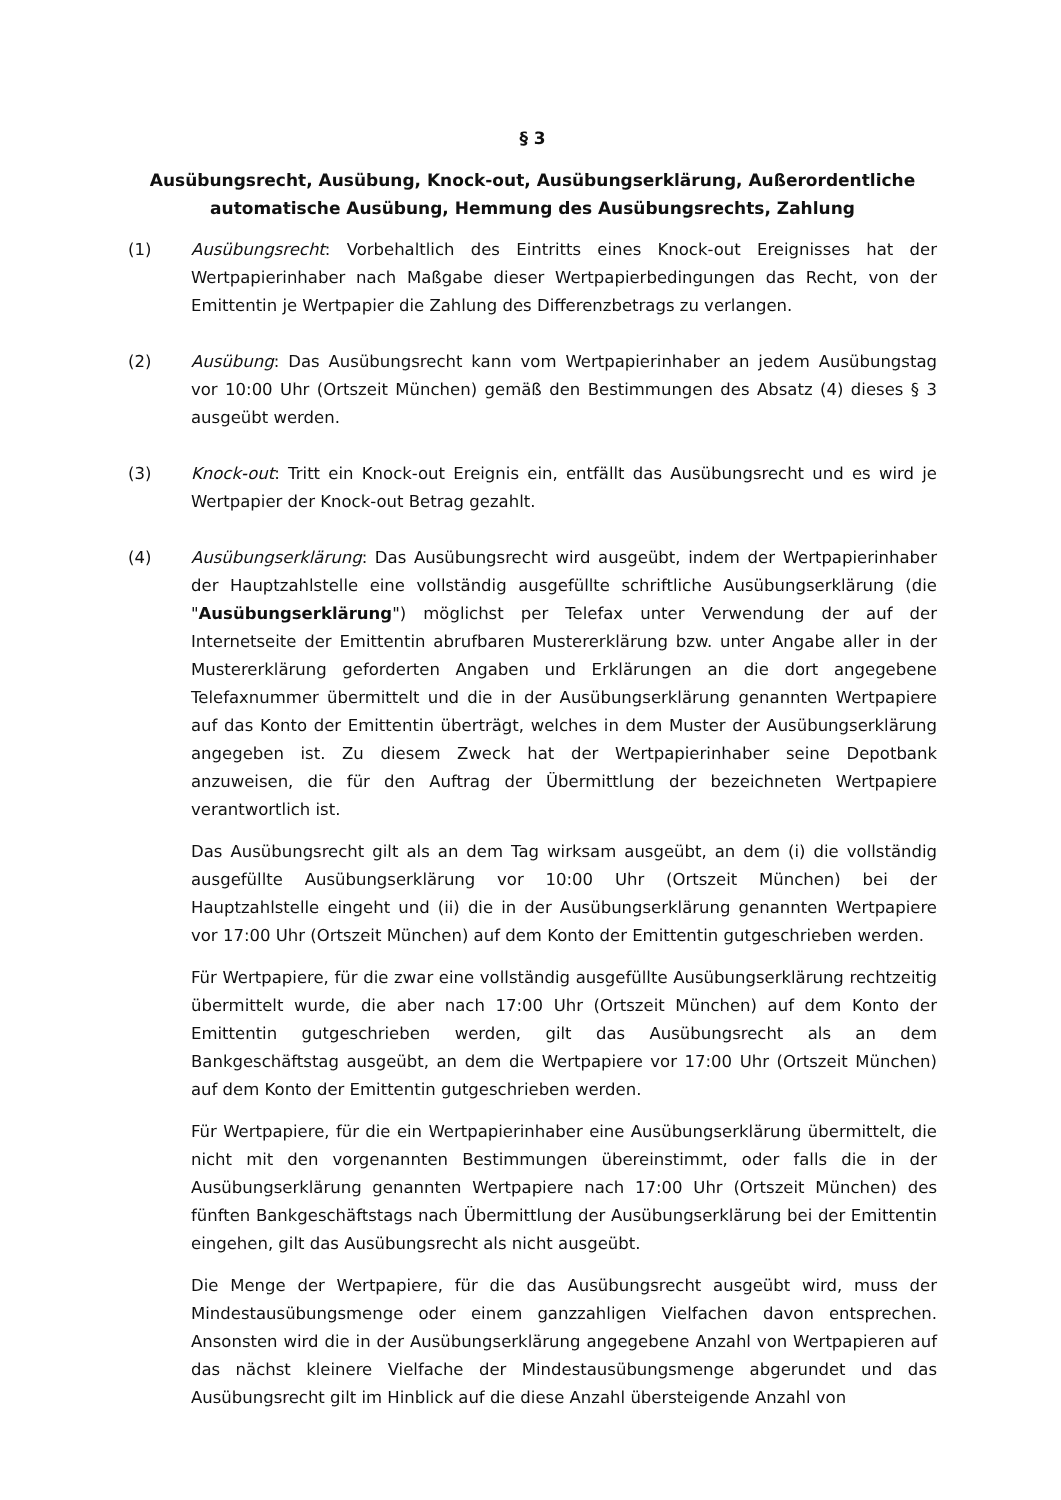§ 3
Ausübungsrecht, Ausübung, Knock-out, Ausübungserklärung, Außerordentliche automatische Ausübung, Hemmung des Ausübungsrechts, Zahlung
(1) Ausübungsrecht: Vorbehaltlich des Eintritts eines Knock-out Ereignisses hat der Wertpapierinhaber nach Maßgabe dieser Wertpapierbedingungen das Recht, von der Emittentin je Wertpapier die Zahlung des Differenzbetrags zu verlangen.
(2) Ausübung: Das Ausübungsrecht kann vom Wertpapierinhaber an jedem Ausübungstag vor 10:00 Uhr (Ortszeit München) gemäß den Bestimmungen des Absatz (4) dieses § 3 ausgeübt werden.
(3) Knock-out: Tritt ein Knock-out Ereignis ein, entfällt das Ausübungsrecht und es wird je Wertpapier der Knock-out Betrag gezahlt.
(4) Ausübungserklärung: Das Ausübungsrecht wird ausgeübt, indem der Wertpapierinhaber der Hauptzahlstelle eine vollständig ausgefüllte schriftliche Ausübungserklärung (die "Ausübungserklärung") möglichst per Telefax unter Verwendung der auf der Internetseite der Emittentin abrufbaren Mustererklärung bzw. unter Angabe aller in der Mustererklärung geforderten Angaben und Erklärungen an die dort angegebene Telefaxnummer übermittelt und die in der Ausübungserklärung genannten Wertpapiere auf das Konto der Emittentin überträgt, welches in dem Muster der Ausübungserklärung angegeben ist. Zu diesem Zweck hat der Wertpapierinhaber seine Depotbank anzuweisen, die für den Auftrag der Übermittlung der bezeichneten Wertpapiere verantwortlich ist.
Das Ausübungsrecht gilt als an dem Tag wirksam ausgeübt, an dem (i) die vollständig ausgefüllte Ausübungserklärung vor 10:00 Uhr (Ortszeit München) bei der Hauptzahlstelle eingeht und (ii) die in der Ausübungserklärung genannten Wertpapiere vor 17:00 Uhr (Ortszeit München) auf dem Konto der Emittentin gutgeschrieben werden.
Für Wertpapiere, für die zwar eine vollständig ausgefüllte Ausübungserklärung rechtzeitig übermittelt wurde, die aber nach 17:00 Uhr (Ortszeit München) auf dem Konto der Emittentin gutgeschrieben werden, gilt das Ausübungsrecht als an dem Bankgeschäftstag ausgeübt, an dem die Wertpapiere vor 17:00 Uhr (Ortszeit München) auf dem Konto der Emittentin gutgeschrieben werden.
Für Wertpapiere, für die ein Wertpapierinhaber eine Ausübungserklärung übermittelt, die nicht mit den vorgenannten Bestimmungen übereinstimmt, oder falls die in der Ausübungserklärung genannten Wertpapiere nach 17:00 Uhr (Ortszeit München) des fünften Bankgeschäftstags nach Übermittlung der Ausübungserklärung bei der Emittentin eingehen, gilt das Ausübungsrecht als nicht ausgeübt.
Die Menge der Wertpapiere, für die das Ausübungsrecht ausgeübt wird, muss der Mindestausübungsmenge oder einem ganzzahligen Vielfachen davon entsprechen. Ansonsten wird die in der Ausübungserklärung angegebene Anzahl von Wertpapieren auf das nächst kleinere Vielfache der Mindestausübungsmenge abgerundet und das Ausübungsrecht gilt im Hinblick auf die diese Anzahl übersteigende Anzahl von